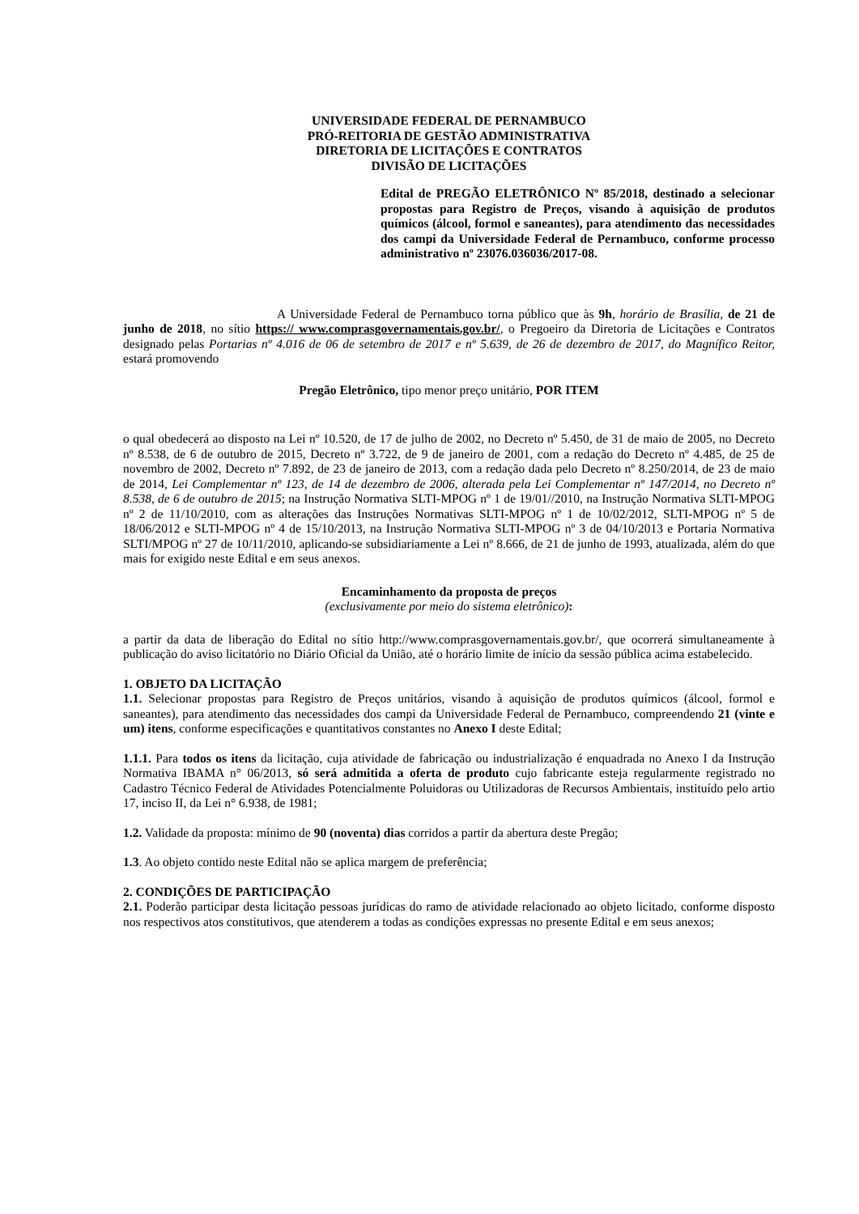UNIVERSIDADE FEDERAL DE PERNAMBUCO
PRÓ-REITORIA DE GESTÃO ADMINISTRATIVA
DIRETORIA DE LICITAÇÕES E CONTRATOS
DIVISÃO DE LICITAÇÕES
Edital de PREGÃO ELETRÔNICO Nº 85/2018, destinado a selecionar propostas para Registro de Preços, visando à aquisição de produtos químicos (álcool, formol e saneantes), para atendimento das necessidades dos campi da Universidade Federal de Pernambuco, conforme processo administrativo nº 23076.036036/2017-08.
A Universidade Federal de Pernambuco torna público que às 9h, horário de Brasília, de 21 de junho de 2018, no sítio https:// www.comprasgovernamentais.gov.br/, o Pregoeiro da Diretoria de Licitações e Contratos designado pelas Portarias nº 4.016 de 06 de setembro de 2017 e nº 5.639, de 26 de dezembro de 2017, do Magnífico Reitor, estará promovendo
Pregão Eletrônico, tipo menor preço unitário, POR ITEM
o qual obedecerá ao disposto na Lei nº 10.520, de 17 de julho de 2002, no Decreto nº 5.450, de 31 de maio de 2005, no Decreto nº 8.538, de 6 de outubro de 2015, Decreto nº 3.722, de 9 de janeiro de 2001, com a redação do Decreto nº 4.485, de 25 de novembro de 2002, Decreto nº 7.892, de 23 de janeiro de 2013, com a redação dada pelo Decreto nº 8.250/2014, de 23 de maio de 2014, Lei Complementar nº 123, de 14 de dezembro de 2006, alterada pela Lei Complementar nº 147/2014, no Decreto nº 8.538, de 6 de outubro de 2015; na Instrução Normativa SLTI-MPOG nº 1 de 19/01//2010, na Instrução Normativa SLTI-MPOG nº 2 de 11/10/2010, com as alterações das Instruções Normativas SLTI-MPOG nº 1 de 10/02/2012, SLTI-MPOG nº 5 de 18/06/2012 e SLTI-MPOG nº 4 de 15/10/2013, na Instrução Normativa SLTI-MPOG nº 3 de 04/10/2013 e Portaria Normativa SLTI/MPOG nº 27 de 10/11/2010, aplicando-se subsidiariamente a Lei nº 8.666, de 21 de junho de 1993, atualizada, além do que mais for exigido neste Edital e em seus anexos.
Encaminhamento da proposta de preços
(exclusivamente por meio do sistema eletrônico):
a partir da data de liberação do Edital no sítio http://www.comprasgovernamentais.gov.br/, que ocorrerá simultaneamente à publicação do aviso licitatório no Diário Oficial da União, até o horário limite de início da sessão pública acima estabelecido.
1. OBJETO DA LICITAÇÃO
1.1. Selecionar propostas para Registro de Preços unitários, visando à aquisição de produtos químicos (álcool, formol e saneantes), para atendimento das necessidades dos campi da Universidade Federal de Pernambuco, compreendendo 21 (vinte e um) itens, conforme especificações e quantitativos constantes no Anexo I deste Edital;
1.1.1. Para todos os itens da licitação, cuja atividade de fabricação ou industrialização é enquadrada no Anexo I da Instrução Normativa IBAMA n° 06/2013, só será admitida a oferta de produto cujo fabricante esteja regularmente registrado no Cadastro Técnico Federal de Atividades Potencialmente Poluidoras ou Utilizadoras de Recursos Ambientais, instituído pelo artio 17, inciso II, da Lei n° 6.938, de 1981;
1.2. Validade da proposta: mínimo de 90 (noventa) dias corridos a partir da abertura deste Pregão;
1.3. Ao objeto contido neste Edital não se aplica margem de preferência;
2. CONDIÇÕES DE PARTICIPAÇÃO
2.1. Poderão participar desta licitação pessoas jurídicas do ramo de atividade relacionado ao objeto licitado, conforme disposto nos respectivos atos constitutivos, que atenderem a todas as condições expressas no presente Edital e em seus anexos;